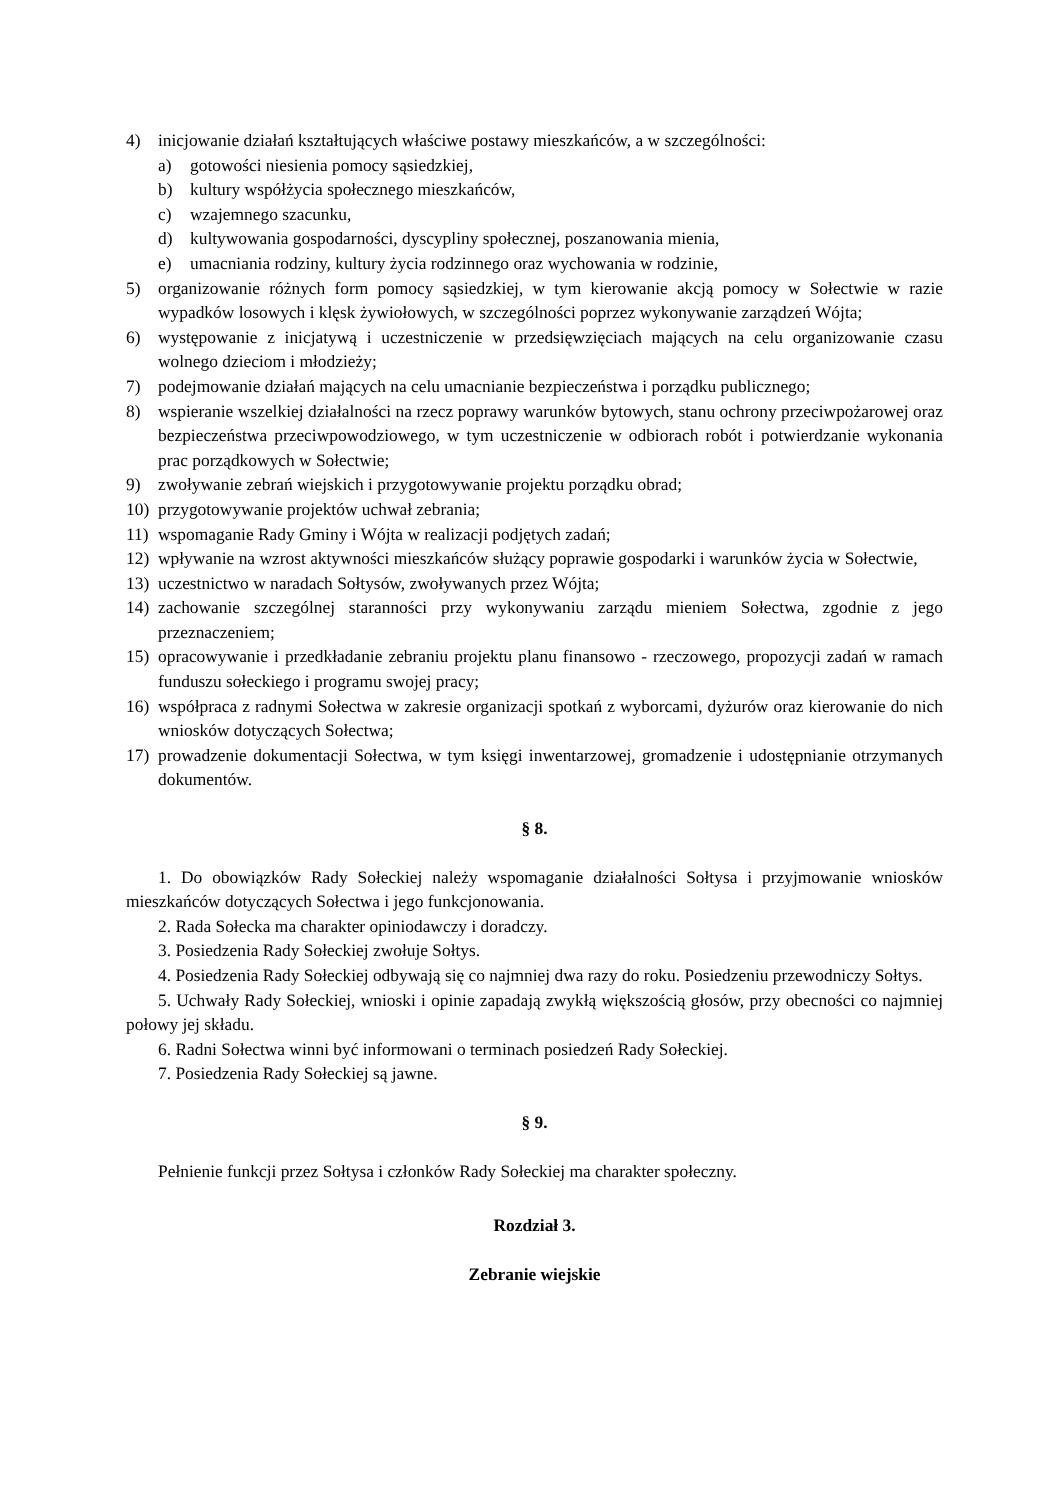4) inicjowanie działań kształtujących właściwe postawy mieszkańców, a w szczególności:
a) gotowości niesienia pomocy sąsiedzkiej,
b) kultury współżycia społecznego mieszkańców,
c) wzajemnego szacunku,
d) kultywowania gospodarności, dyscypliny społecznej, poszanowania mienia,
e) umacniania rodziny, kultury życia rodzinnego oraz wychowania w rodzinie,
5) organizowanie różnych form pomocy sąsiedzkiej, w tym kierowanie akcją pomocy w Sołectwie w razie wypadków losowych i klęsk żywiołowych, w szczególności poprzez wykonywanie zarządzeń Wójta;
6) występowanie z inicjatywą i uczestniczenie w przedsięwzięciach mających na celu organizowanie czasu wolnego dzieciom i młodzieży;
7) podejmowanie działań mających na celu umacnianie bezpieczeństwa i porządku publicznego;
8) wspieranie wszelkiej działalności na rzecz poprawy warunków bytowych, stanu ochrony przeciwpożarowej oraz bezpieczeństwa przeciwpowodziowego, w tym uczestniczenie w odbiorach robót i potwierdzanie wykonania prac porządkowych w Sołectwie;
9) zwoływanie zebrań wiejskich i przygotowywanie projektu porządku obrad;
10) przygotowywanie projektów uchwał zebrania;
11) wspomaganie Rady Gminy i Wójta w realizacji podjętych zadań;
12) wpływanie na wzrost aktywności mieszkańców służący poprawie gospodarki i warunków życia w Sołectwie,
13) uczestnictwo w naradach Sołtysów, zwoływanych przez Wójta;
14) zachowanie szczególnej staranności przy wykonywaniu zarządu mieniem Sołectwa, zgodnie z jego przeznaczeniem;
15) opracowywanie i przedkładanie zebraniu projektu planu finansowo - rzeczowego, propozycji zadań w ramach funduszu sołeckiego i programu swojej pracy;
16) współpraca z radnymi Sołectwa w zakresie organizacji spotkań z wyborcami, dyżurów oraz kierowanie do nich wniosków dotyczących Sołectwa;
17) prowadzenie dokumentacji Sołectwa, w tym księgi inwentarzowej, gromadzenie i udostępnianie otrzymanych dokumentów.
§ 8.
1. Do obowiązków Rady Sołeckiej należy wspomaganie działalności Sołtysa i przyjmowanie wniosków mieszkańców dotyczących Sołectwa i jego funkcjonowania.
2. Rada Sołecka ma charakter opiniodawczy i doradczy.
3. Posiedzenia Rady Sołeckiej zwołuje Sołtys.
4. Posiedzenia Rady Sołeckiej odbywają się co najmniej dwa razy do roku. Posiedzeniu przewodniczy Sołtys.
5. Uchwały Rady Sołeckiej, wnioski i opinie zapadają zwykłą większością głosów, przy obecności co najmniej połowy jej składu.
6. Radni Sołectwa winni być informowani o terminach posiedzeń Rady Sołeckiej.
7. Posiedzenia Rady Sołeckiej są jawne.
§ 9.
Pełnienie funkcji przez Sołtysa i członków Rady Sołeckiej ma charakter społeczny.
Rozdział 3.
Zebranie wiejskie